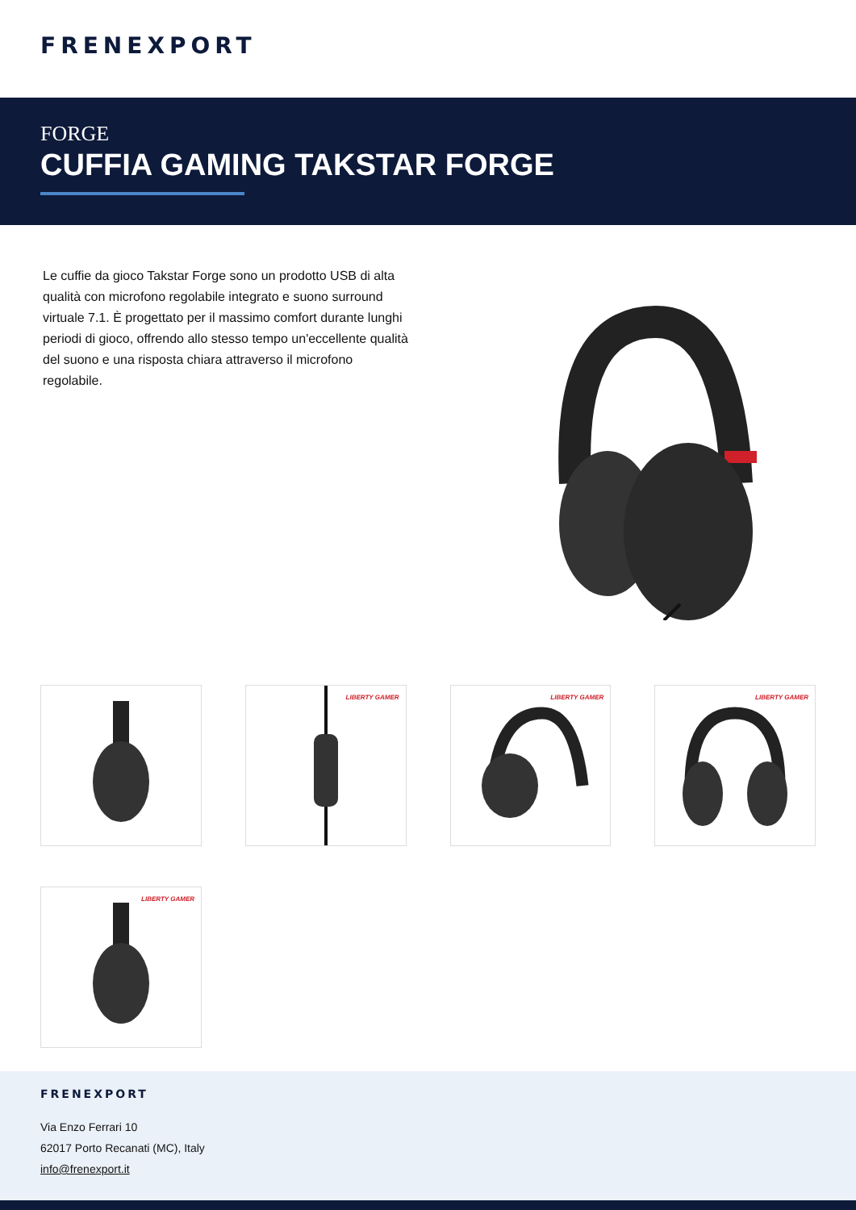FRENEXPORT
FORGE
CUFFIA GAMING TAKSTAR FORGE
Le cuffie da gioco Takstar Forge sono un prodotto USB di alta qualità con microfono regolabile integrato e suono surround virtuale 7.1. È progettato per il massimo comfort durante lunghi periodi di gioco, offrendo allo stesso tempo un'eccellente qualità del suono e una risposta chiara attraverso il microfono regolabile.
LIBERTY GAMER LIBERTY GAMER LIBERTY GAMER
LIBERTY GAMER
FRENEXPORT
Via Enzo Ferrari 10
62017 Porto Recanati (MC), Italy
info@frenexport.it